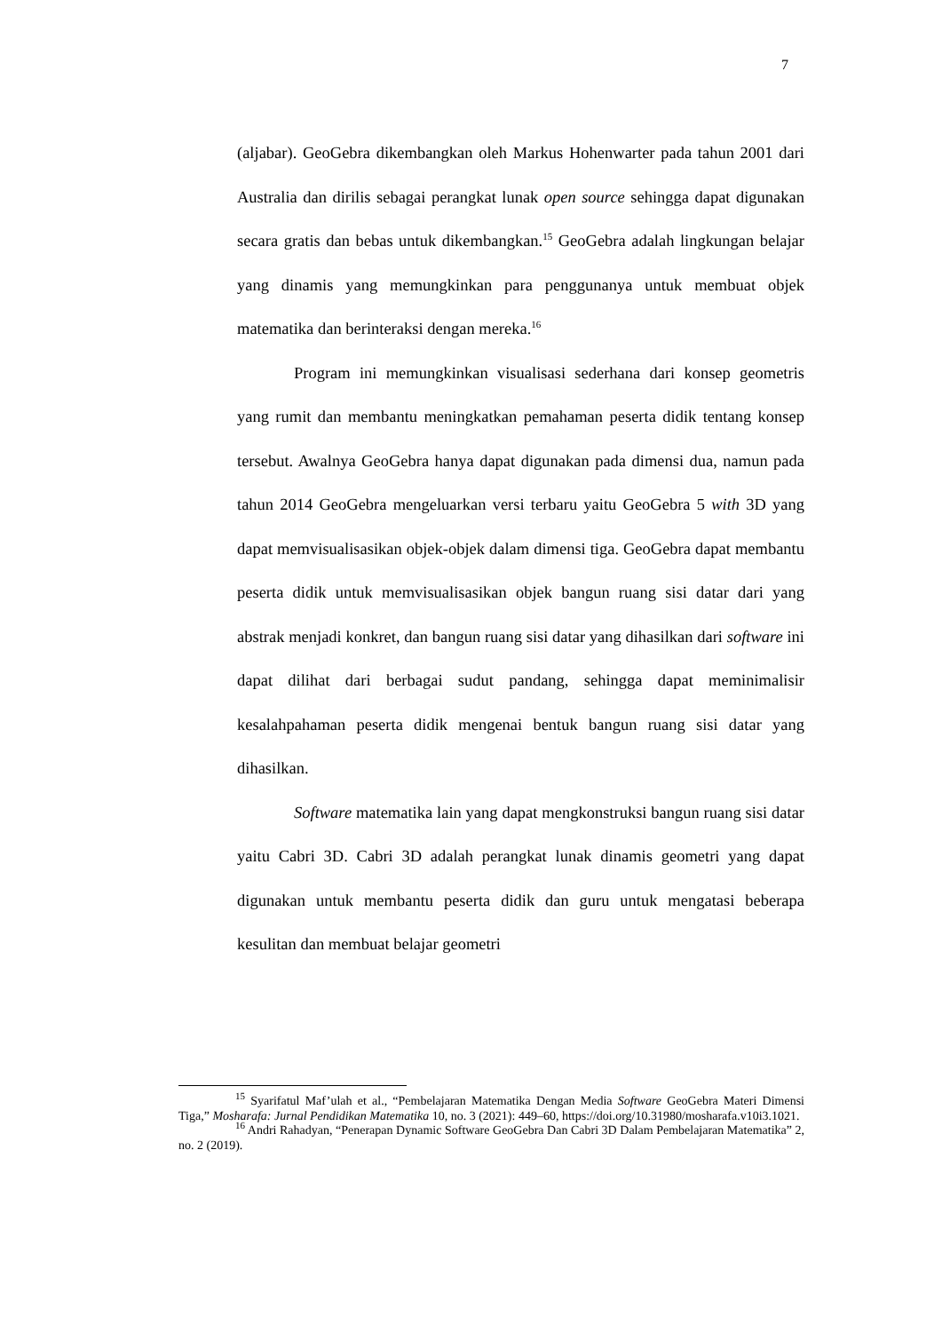7
(aljabar). GeoGebra dikembangkan oleh Markus Hohenwarter pada tahun 2001 dari Australia dan dirilis sebagai perangkat lunak open source sehingga dapat digunakan secara gratis dan bebas untuk dikembangkan.<sup>15</sup> GeoGebra adalah lingkungan belajar yang dinamis yang memungkinkan para penggunanya untuk membuat objek matematika dan berinteraksi dengan mereka.<sup>16</sup>
Program ini memungkinkan visualisasi sederhana dari konsep geometris yang rumit dan membantu meningkatkan pemahaman peserta didik tentang konsep tersebut. Awalnya GeoGebra hanya dapat digunakan pada dimensi dua, namun pada tahun 2014 GeoGebra mengeluarkan versi terbaru yaitu GeoGebra 5 with 3D yang dapat memvisualisasikan objek-objek dalam dimensi tiga. GeoGebra dapat membantu peserta didik untuk memvisualisasikan objek bangun ruang sisi datar dari yang abstrak menjadi konkret, dan bangun ruang sisi datar yang dihasilkan dari software ini dapat dilihat dari berbagai sudut pandang, sehingga dapat meminimalisir kesalahpahaman peserta didik mengenai bentuk bangun ruang sisi datar yang dihasilkan.
Software matematika lain yang dapat mengkonstruksi bangun ruang sisi datar yaitu Cabri 3D. Cabri 3D adalah perangkat lunak dinamis geometri yang dapat digunakan untuk membantu peserta didik dan guru untuk mengatasi beberapa kesulitan dan membuat belajar geometri
<sup>15</sup> Syarifatul Maf’ulah et al., “Pembelajaran Matematika Dengan Media Software GeoGebra Materi Dimensi Tiga,” Mosharafa: Jurnal Pendidikan Matematika 10, no. 3 (2021): 449–60, https://doi.org/10.31980/mosharafa.v10i3.1021.
<sup>16</sup> Andri Rahadyan, “Penerapan Dynamic Software GeoGebra Dan Cabri 3D Dalam Pembelajaran Matematika” 2, no. 2 (2019).